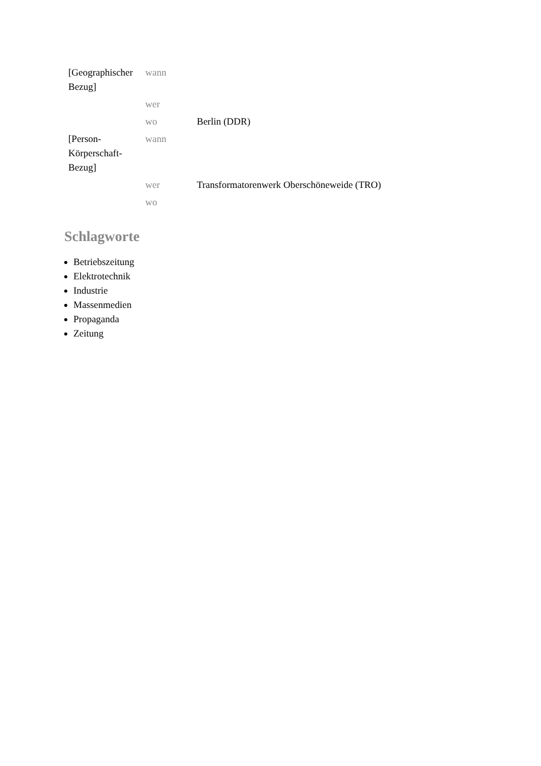| [Geographischer Bezug] | wann | |
| | wer | |
| | wo | Berlin (DDR) |
| [Person- Körperschaft- Bezug] | wann | |
| | wer | Transformatorenwerk Oberschöneweide (TRO) |
| | wo | |
Schlagworte
Betriebszeitung
Elektrotechnik
Industrie
Massenmedien
Propaganda
Zeitung